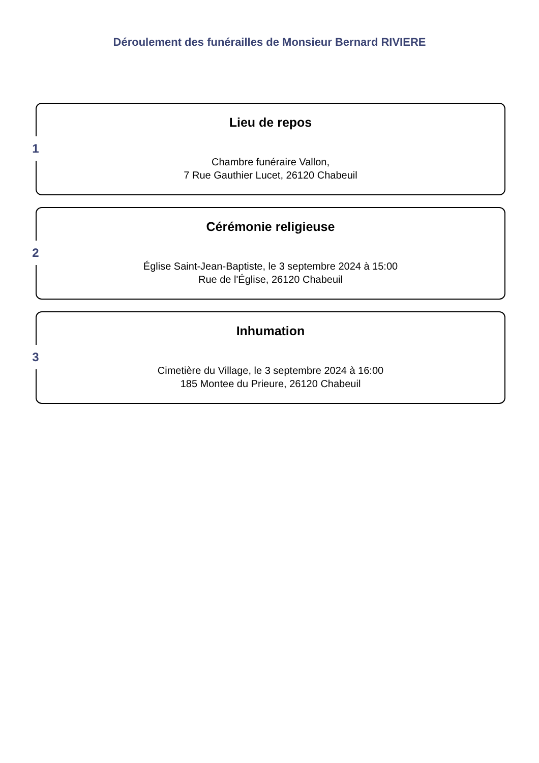Déroulement des funérailles de Monsieur Bernard RIVIERE
1
Lieu de repos
Chambre funéraire Vallon,
7 Rue Gauthier Lucet, 26120 Chabeuil
2
Cérémonie religieuse
Église Saint-Jean-Baptiste, le 3 septembre 2024 à 15:00
Rue de l'Église, 26120 Chabeuil
3
Inhumation
Cimetière du Village, le 3 septembre 2024 à 16:00
185 Montee du Prieure, 26120 Chabeuil